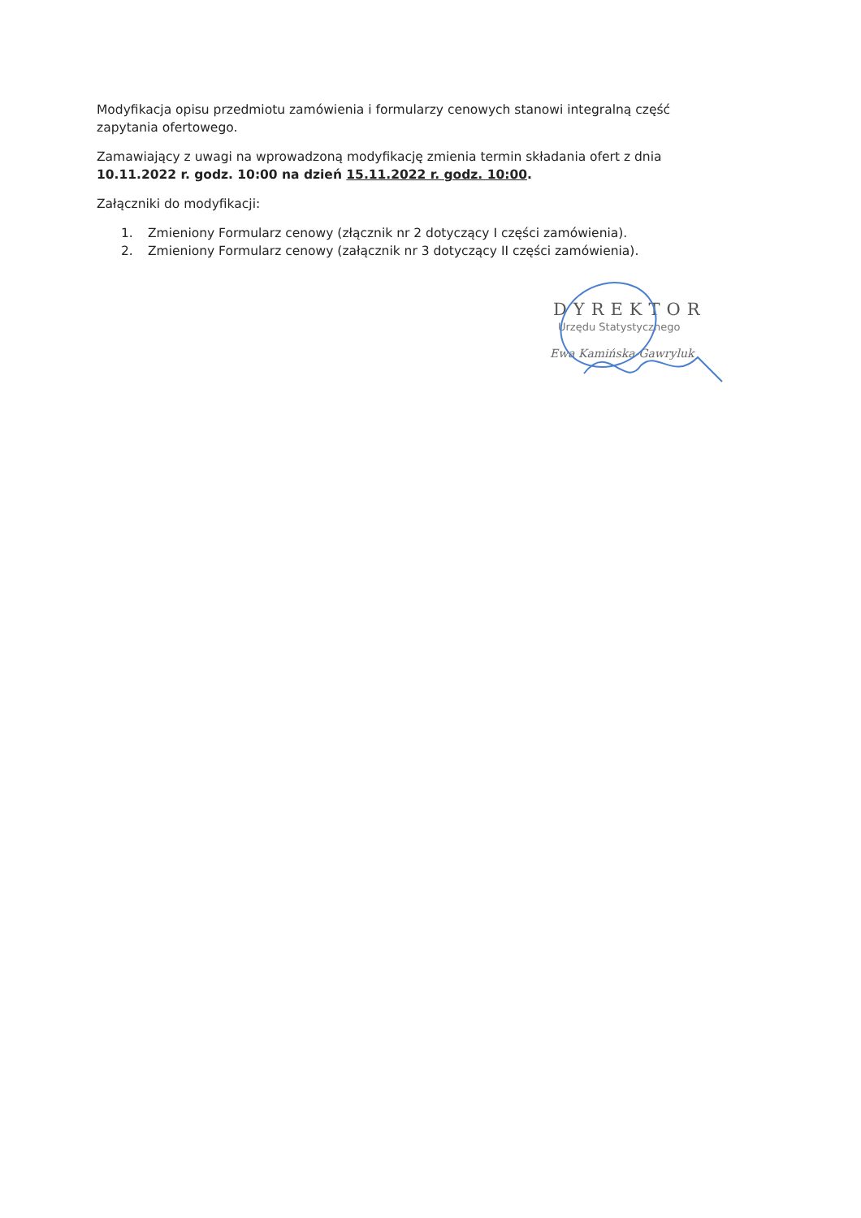Modyfikacja opisu przedmiotu zamówienia i formularzy cenowych stanowi integralną część zapytania ofertowego.
Zamawiający z uwagi na wprowadzoną modyfikację zmienia termin składania ofert z dnia 10.11.2022 r. godz. 10:00 na dzień 15.11.2022 r. godz. 10:00.
Załączniki do modyfikacji:
1. Zmieniony Formularz cenowy (złącznik nr 2 dotyczący I części zamówienia).
2. Zmieniony Formularz cenowy (załącznik nr 3 dotyczący II części zamówienia).
DYREKTOR
Urzędu Statystycznego
Ewa Kamińska-Gawryluk